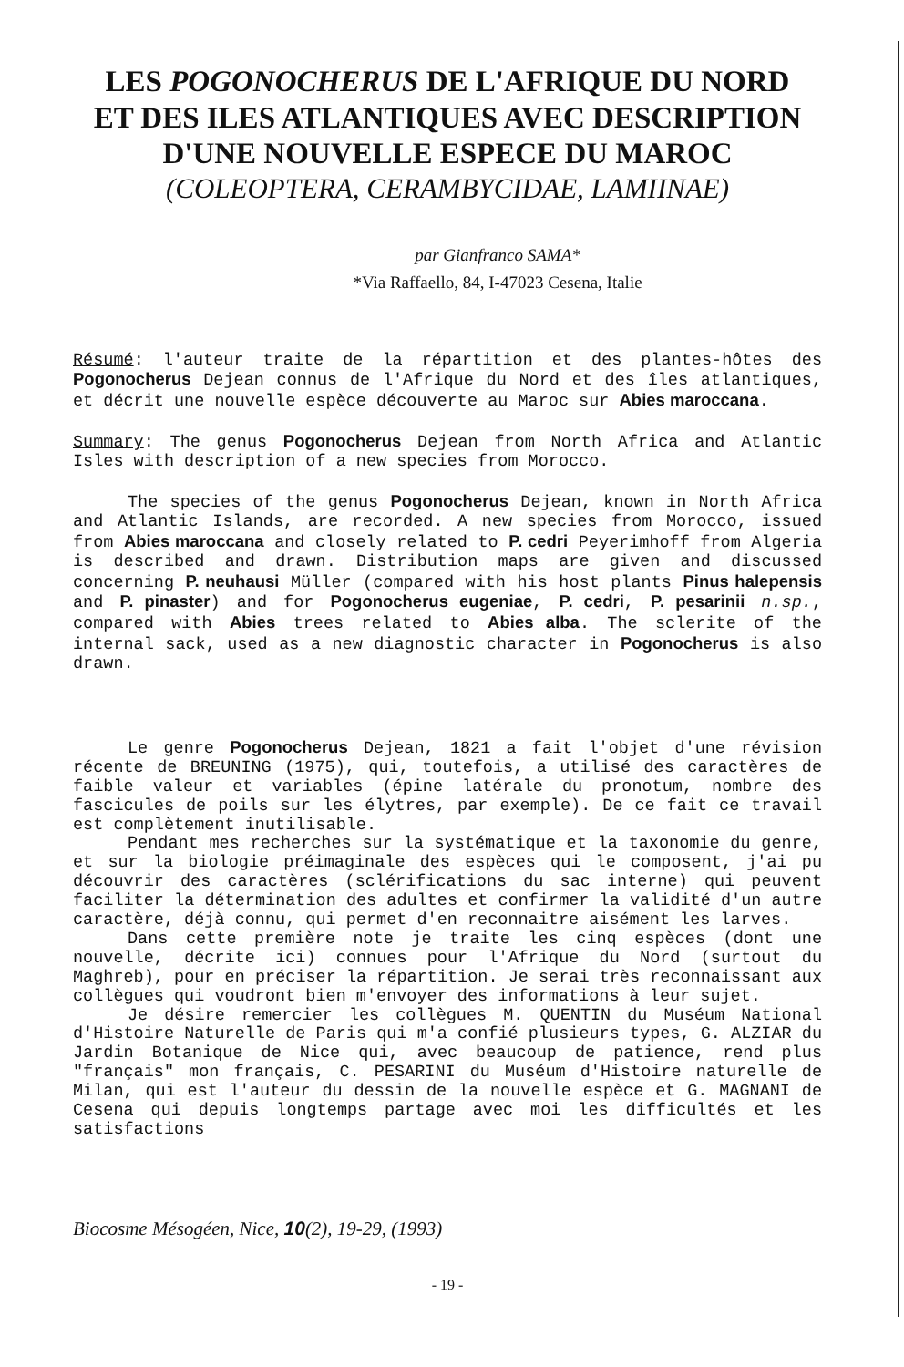LES POGONOCHERUS DE L'AFRIQUE DU NORD
ET DES ILES ATLANTIQUES AVEC DESCRIPTION
D'UNE NOUVELLE ESPECE DU MAROC
(COLEOPTERA, CERAMBYCIDAE, LAMIINAE)
par Gianfranco SAMA*
*Via Raffaello, 84, I-47023 Cesena, Italie
Résumé: l'auteur traite de la répartition et des plantes-hôtes des Pogonocherus Dejean connus de l'Afrique du Nord et des îles atlantiques, et décrit une nouvelle espèce découverte au Maroc sur Abies maroccana.
Summary: The genus Pogonocherus Dejean from North Africa and Atlantic Isles with description of a new species from Morocco.
The species of the genus Pogonocherus Dejean, known in North Africa and Atlantic Islands, are recorded. A new species from Morocco, issued from Abies maroccana and closely related to P. cedri Peyerimhoff from Algeria is described and drawn. Distribution maps are given and discussed concerning P. neuhausi Müller (compared with his host plants Pinus halepensis and P. pinaster) and for Pogonocherus eugeniae, P. cedri, P. pesarinii n.sp., compared with Abies trees related to Abies alba. The sclerite of the internal sack, used as a new diagnostic character in Pogonocherus is also drawn.
Le genre Pogonocherus Dejean, 1821 a fait l'objet d'une révision récente de BREUNING (1975), qui, toutefois, a utilisé des caractères de faible valeur et variables (épine latérale du pronotum, nombre des fascicules de poils sur les élytres, par exemple). De ce fait ce travail est complètement inutilisable.
Pendant mes recherches sur la systématique et la taxonomie du genre, et sur la biologie préimaginale des espèces qui le composent, j'ai pu découvrir des caractères (sclérifications du sac interne) qui peuvent faciliter la détermination des adultes et confirmer la validité d'un autre caractère, déjà connu, qui permet d'en reconnaitre aisément les larves.
Dans cette première note je traite les cinq espèces (dont une nouvelle, décrite ici) connues pour l'Afrique du Nord (surtout du Maghreb), pour en préciser la répartition. Je serai très reconnaissant aux collègues qui voudront bien m'envoyer des informations à leur sujet.
Je désire remercier les collègues M. QUENTIN du Muséum National d'Histoire Naturelle de Paris qui m'a confié plusieurs types, G. ALZIAR du Jardin Botanique de Nice qui, avec beaucoup de patience, rend plus "français" mon français, C. PESARINI du Muséum d'Histoire naturelle de Milan, qui est l'auteur du dessin de la nouvelle espèce et G. MAGNANI de Cesena qui depuis longtemps partage avec moi les difficultés et les satisfactions
Biocosme Mésogéen, Nice, 10(2), 19-29, (1993)
- 19 -